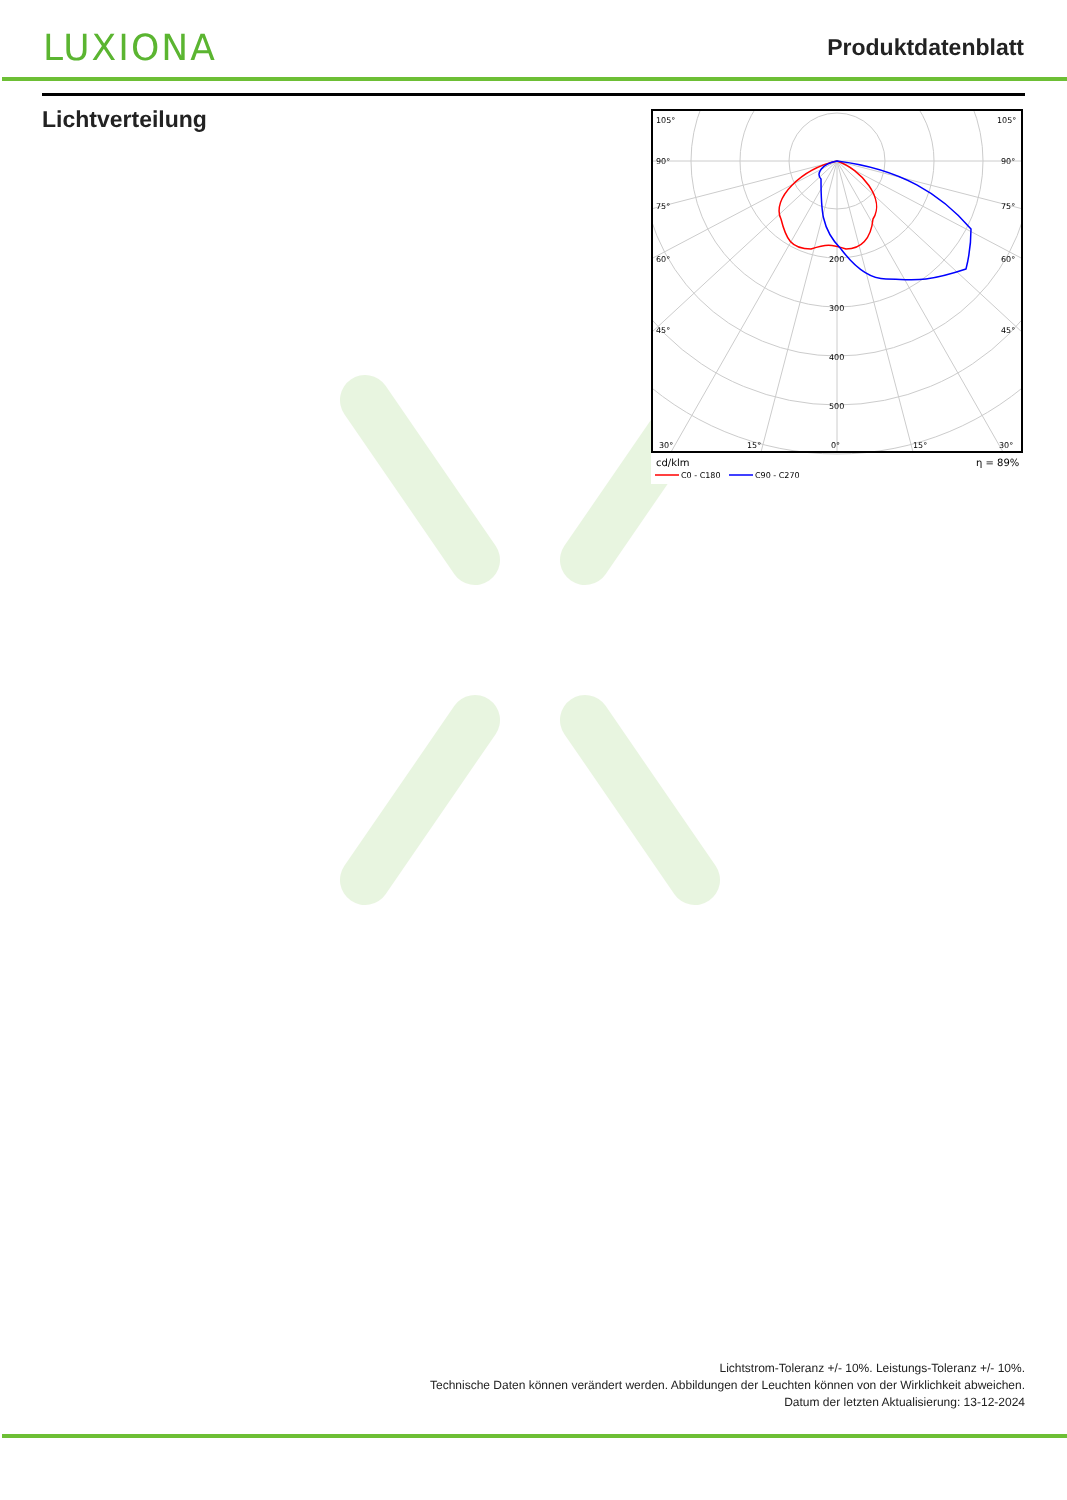LUXIONA
Produktdatenblatt
Lichtverteilung
105°
105°
90°
90°
75°
75°
60°
60°
45°
45°
200
300
400
500
30°
15°
0°
15°
30°
cd/klm
η = 89%
C0 - C180
C90 - C270
Lichtstrom-Toleranz +/- 10%. Leistungs-Toleranz +/- 10%.
Technische Daten können verändert werden. Abbildungen der Leuchten können von der Wirklichkeit abweichen.
Datum der letzten Aktualisierung: 13-12-2024